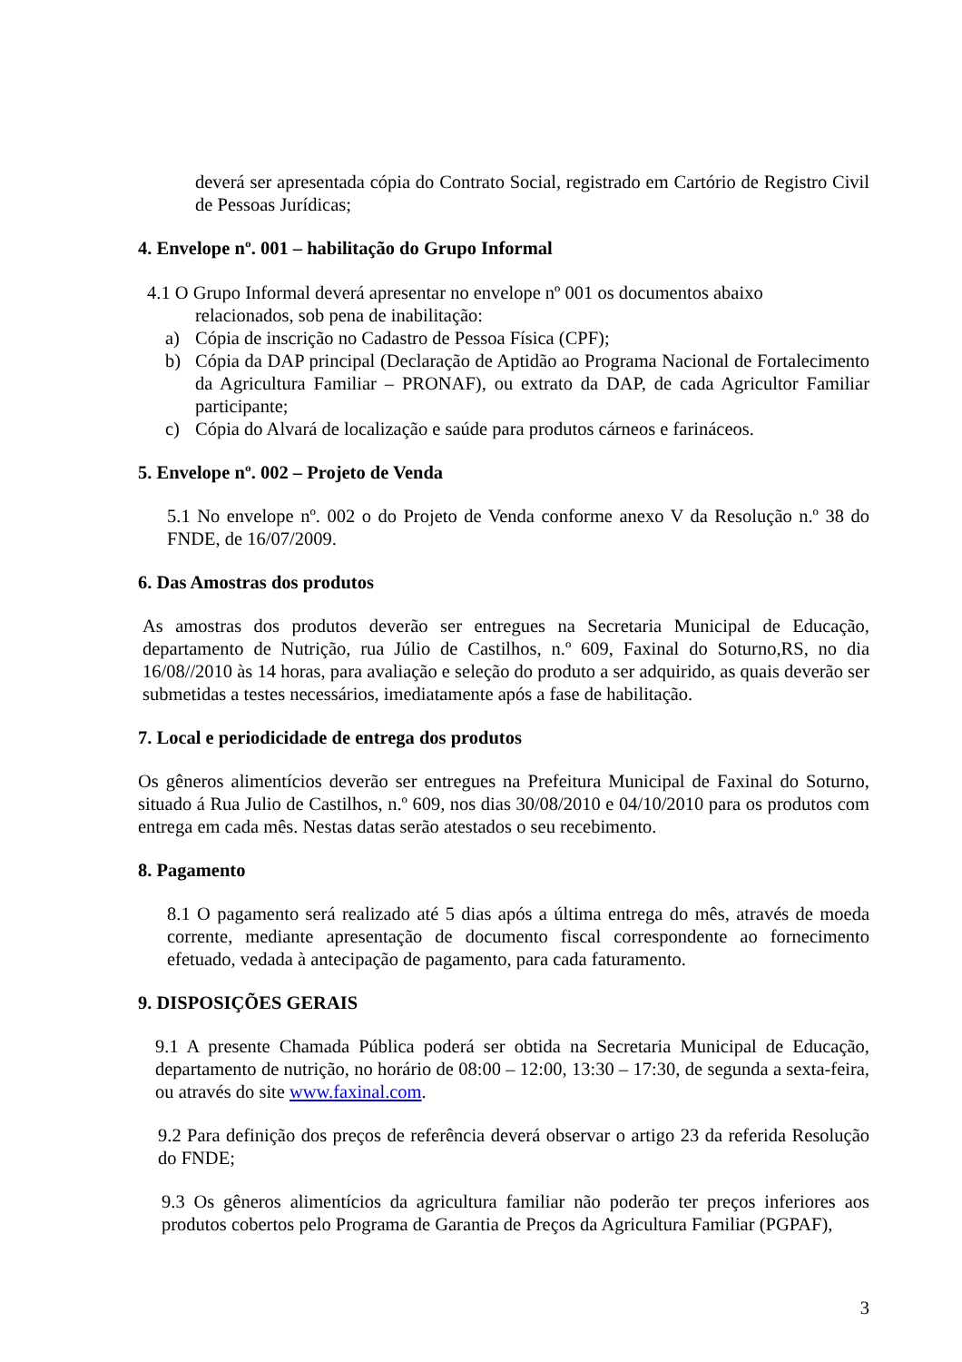deverá ser apresentada cópia do Contrato Social, registrado em Cartório de Registro Civil de Pessoas Jurídicas;
4. Envelope nº. 001 – habilitação do Grupo Informal
4.1 O Grupo Informal deverá apresentar no envelope nº 001 os documentos abaixo
relacionados, sob pena de inabilitação:
a) Cópia de inscrição no Cadastro de Pessoa Física (CPF);
b) Cópia da DAP principal (Declaração de Aptidão ao Programa Nacional de Fortalecimento da Agricultura Familiar – PRONAF), ou extrato da DAP, de cada Agricultor Familiar participante;
c) Cópia do Alvará de localização e saúde para produtos cárneos e farináceos.
5. Envelope nº. 002 – Projeto de Venda
5.1 No envelope nº. 002 o do Projeto de Venda conforme anexo V da Resolução n.º 38 do FNDE, de 16/07/2009.
6. Das Amostras dos produtos
As amostras dos produtos deverão ser entregues na Secretaria Municipal de Educação, departamento de Nutrição, rua Júlio de Castilhos, n.º 609, Faxinal do Soturno,RS, no dia 16/08//2010 às 14 horas, para avaliação e seleção do produto a ser adquirido, as quais deverão ser submetidas a testes necessários, imediatamente após a fase de habilitação.
7. Local e periodicidade de entrega dos produtos
Os gêneros alimentícios deverão ser entregues na Prefeitura Municipal de Faxinal do Soturno, situado á Rua Julio de Castilhos, n.º 609, nos dias 30/08/2010 e 04/10/2010 para os produtos com entrega em cada mês. Nestas datas serão atestados o seu recebimento.
8. Pagamento
8.1 O pagamento será realizado até 5 dias após a última entrega do mês, através de moeda corrente, mediante apresentação de documento fiscal correspondente ao fornecimento efetuado, vedada à antecipação de pagamento, para cada faturamento.
9. DISPOSIÇÕES GERAIS
9.1 A presente Chamada Pública poderá ser obtida na Secretaria Municipal de Educação, departamento de nutrição, no horário de 08:00 – 12:00, 13:30 – 17:30, de segunda a sexta-feira, ou através do site www.faxinal.com.
9.2 Para definição dos preços de referência deverá observar o artigo 23 da referida Resolução do FNDE;
9.3 Os gêneros alimentícios da agricultura familiar não poderão ter preços inferiores aos produtos cobertos pelo Programa de Garantia de Preços da Agricultura Familiar (PGPAF),
3